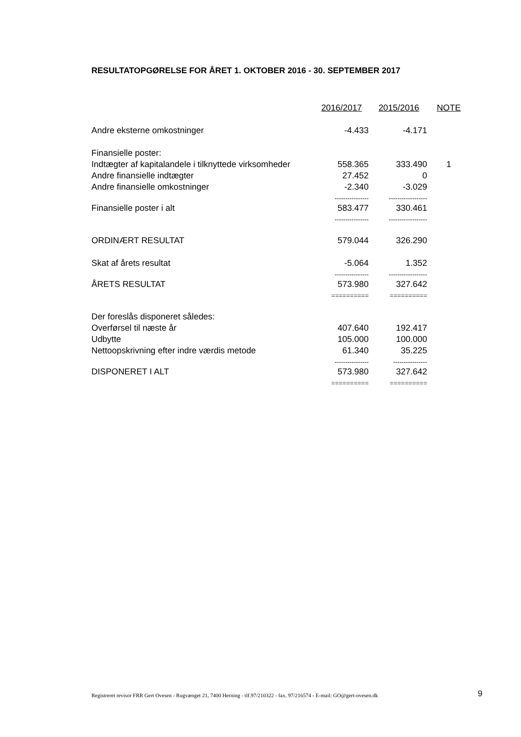RESULTATOPGØRELSE FOR ÅRET 1. OKTOBER 2016 - 30. SEPTEMBER 2017
| | 2016/2017 | 2015/2016 | NOTE |
| --- | --- | --- | --- |
| Andre eksterne omkostninger | -4.433 | -4.171 | |
| Finansielle poster: | | | |
| Indtægter af kapitalandele i tilknyttede virksomheder | 558.365 | 333.490 | 1 |
| Andre finansielle indtægter | 27.452 | 0 | |
| Andre finansielle omkostninger | -2.340 | -3.029 | |
| | ---------------- | ------------------ | |
| Finansielle poster i alt | 583.477 | 330.461 | |
| | ---------------- | ------------------ | |
| ORDINÆRT RESULTAT | 579.044 | 326.290 | |
| Skat af årets resultat | -5.064 | 1.352 | |
| | ---------------- | ------------------ | |
| ÅRETS RESULTAT | 573.980 | 327.642 | |
| | ========== | ========== | |
| Der foreslås disponeret således: | | | |
| Overførsel til næste år | 407.640 | 192.417 | |
| Udbytte | 105.000 | 100.000 | |
| Nettoopskrivning efter indre værdis metode | 61.340 | 35.225 | |
| | ---------------- | ---------------- | |
| DISPONERET I ALT | 573.980 | 327.642 | |
| | ========== | ========== | |
Registreret revisor FRR Gert Ovesen - Rugvænget 21, 7400 Herning - tlf.97/210322 - fax. 97/216574 - E-mail: GO@gert-ovesen.dk
9